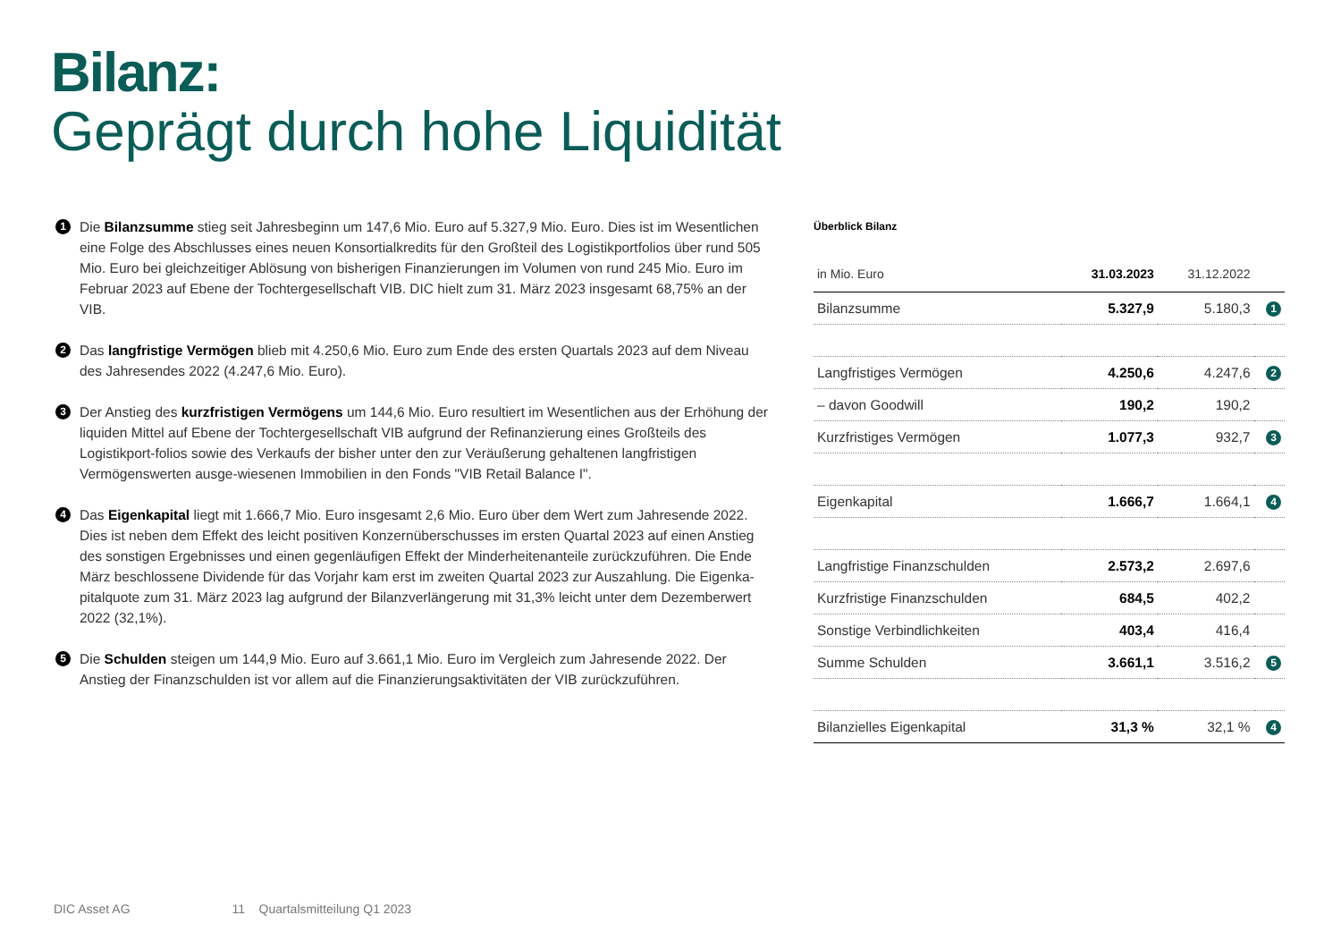Bilanz:
Geprägt durch hohe Liquidität
1 Die Bilanzsumme stieg seit Jahresbeginn um 147,6 Mio. Euro auf 5.327,9 Mio. Euro. Dies ist im Wesentlichen eine Folge des Abschlusses eines neuen Konsortialkredits für den Großteil des Logistikportfolios über rund 505 Mio. Euro bei gleichzeitiger Ablösung von bisherigen Finanzierungen im Volumen von rund 245 Mio. Euro im Februar 2023 auf Ebene der Tochtergesellschaft VIB. DIC hielt zum 31. März 2023 insgesamt 68,75% an der VIB.
2 Das langfristige Vermögen blieb mit 4.250,6 Mio. Euro zum Ende des ersten Quartals 2023 auf dem Niveau des Jahresendes 2022 (4.247,6 Mio. Euro).
3 Der Anstieg des kurzfristigen Vermögens um 144,6 Mio. Euro resultiert im Wesentlichen aus der Erhöhung der liquiden Mittel auf Ebene der Tochtergesellschaft VIB aufgrund der Refinanzierung eines Großteils des Logistikport-folios sowie des Verkaufs der bisher unter den zur Veräußerung gehaltenen langfristigen Vermögenswerten ausge-wiesenen Immobilien in den Fonds "VIB Retail Balance I".
4 Das Eigenkapital liegt mit 1.666,7 Mio. Euro insgesamt 2,6 Mio. Euro über dem Wert zum Jahresende 2022. Dies ist neben dem Effekt des leicht positiven Konzernüberschusses im ersten Quartal 2023 auf einen Anstieg des sonstigen Ergebnisses und einen gegenläufigen Effekt der Minderheitenanteile zurückzuführen. Die Ende März beschlossene Dividende für das Vorjahr kam erst im zweiten Quartal 2023 zur Auszahlung. Die Eigenka-pitalquote zum 31. März 2023 lag aufgrund der Bilanzverlängerung mit 31,3% leicht unter dem Dezemberwert 2022 (32,1%).
5 Die Schulden steigen um 144,9 Mio. Euro auf 3.661,1 Mio. Euro im Vergleich zum Jahresende 2022. Der Anstieg der Finanzschulden ist vor allem auf die Finanzierungsaktivitäten der VIB zurückzuführen.
Überblick Bilanz
| in Mio. Euro | 31.03.2023 | 31.12.2022 | |
| --- | --- | --- | --- |
| Bilanzsumme | 5.327,9 | 5.180,3 | 1 |
| Langfristiges Vermögen | 4.250,6 | 4.247,6 | 2 |
| – davon Goodwill | 190,2 | 190,2 | |
| Kurzfristiges Vermögen | 1.077,3 | 932,7 | 3 |
| Eigenkapital | 1.666,7 | 1.664,1 | 4 |
| Langfristige Finanzschulden | 2.573,2 | 2.697,6 | |
| Kurzfristige Finanzschulden | 684,5 | 402,2 | |
| Sonstige Verbindlichkeiten | 403,4 | 416,4 | |
| Summe Schulden | 3.661,1 | 3.516,2 | 5 |
| Bilanzielles Eigenkapital | 31,3 % | 32,1 % | 4 |
DIC Asset AG 11 Quartalsmitteilung Q1 2023